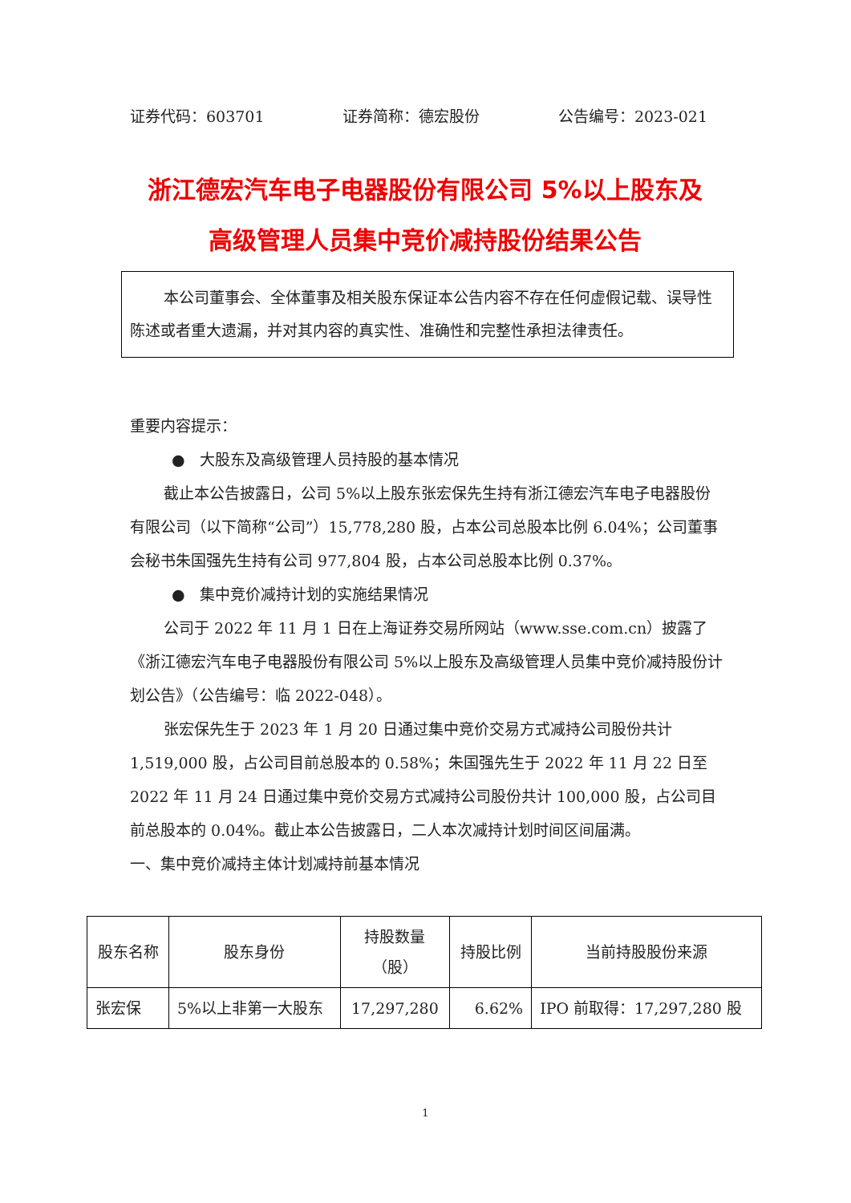证券代码：603701 证券简称：德宏股份 公告编号：2023-021
浙江德宏汽车电子电器股份有限公司 5%以上股东及
高级管理人员集中竞价减持股份结果公告
本公司董事会、全体董事及相关股东保证本公告内容不存在任何虚假记载、误导性陈述或者重大遗漏，并对其内容的真实性、准确性和完整性承担法律责任。
重要内容提示：
● 大股东及高级管理人员持股的基本情况
截止本公告披露日，公司 5%以上股东张宏保先生持有浙江德宏汽车电子电器股份有限公司（以下简称“公司”）15,778,280 股，占本公司总股本比例 6.04%；公司董事会秘书朱国强先生持有公司 977,804 股，占本公司总股本比例 0.37%。
● 集中竞价减持计划的实施结果情况
公司于 2022 年 11 月 1 日在上海证券交易所网站（www.sse.com.cn）披露了《浙江德宏汽车电子电器股份有限公司 5%以上股东及高级管理人员集中竞价减持股份计划公告》（公告编号：临 2022-048）。
张宏保先生于 2023 年 1 月 20 日通过集中竞价交易方式减持公司股份共计 1,519,000 股，占公司目前总股本的 0.58%；朱国强先生于 2022 年 11 月 22 日至 2022 年 11 月 24 日通过集中竞价交易方式减持公司股份共计 100,000 股，占公司目前总股本的 0.04%。截止本公告披露日，二人本次减持计划时间区间届满。
一、集中竞价减持主体计划减持前基本情况
| 股东名称 | 股东身份 | 持股数量 （股） | 持股比例 | 当前持股股份来源 |
| --- | --- | --- | --- | --- |
| 张宏保 | 5%以上非第一大股东 | 17,297,280 | 6.62% | IPO 前取得：17,297,280 股 |
1